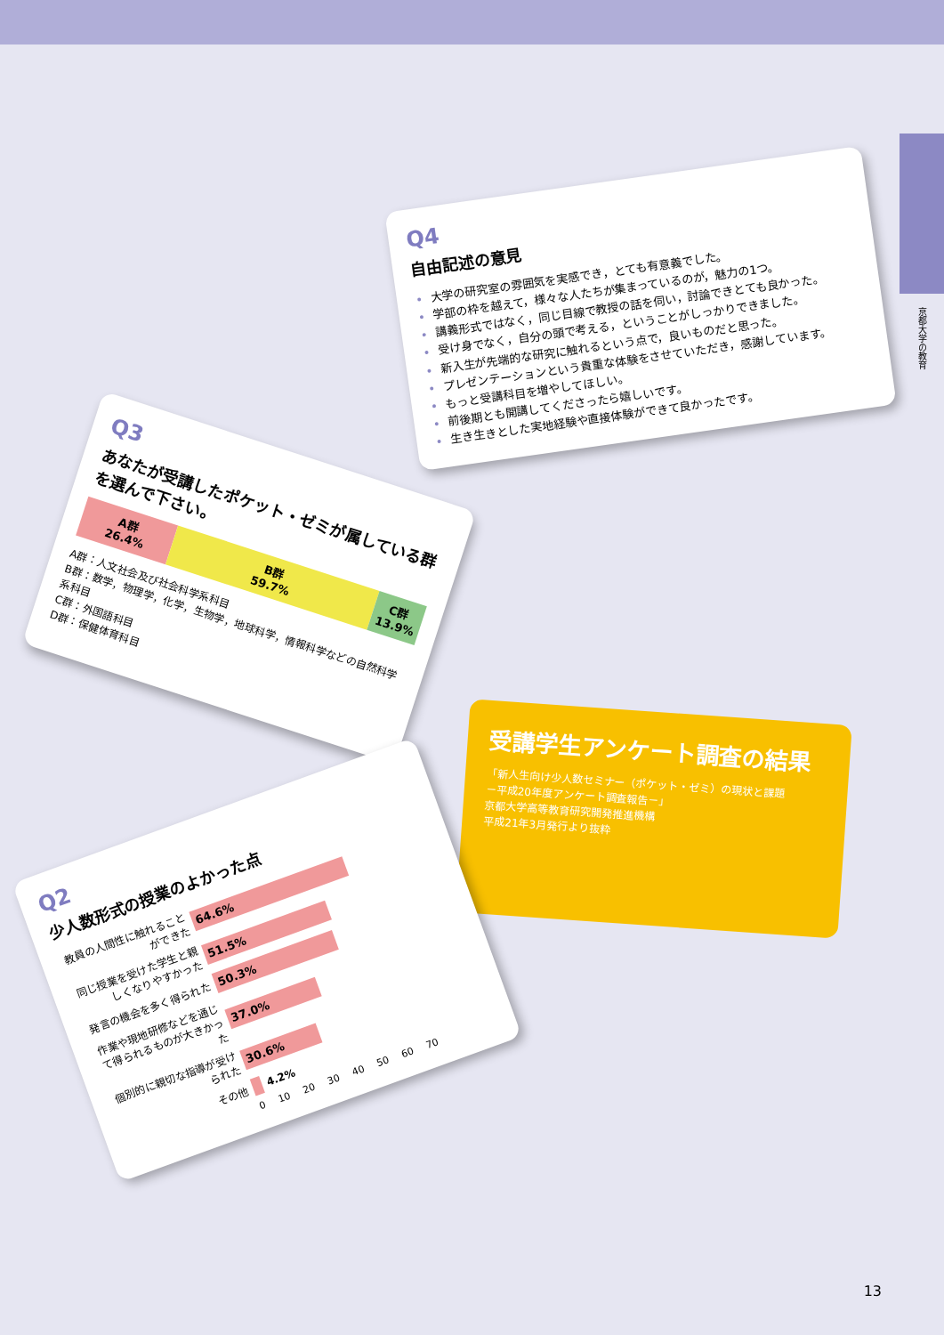京都大学の教育
Q4
自由記述の意見
大学の研究室の雰囲気を実感でき，とても有意義でした。
学部の枠を越えて，様々な人たちが集まっているのが，魅力の1つ。
講義形式ではなく，同じ目線で教授の話を伺い，討論できとても良かった。
受け身でなく，自分の頭で考える，ということがしっかりできました。
新入生が先端的な研究に触れるという点で，良いものだと思った。
プレゼンテーションという貴重な体験をさせていただき，感謝しています。
もっと受講科目を増やしてほしい。
前後期とも開講してくださったら嬉しいです。
生き生きとした実地経験や直接体験ができて良かったです。
Q3
あなたが受講したポケット・ゼミが属している群を選んで下さい。
A群
26.4%
B群
59.7%
C群
13.9%
A群：人文社会及び社会科学系科目
B群：数学，物理学，化学，生物学，地球科学，情報科学などの自然科学系科目
C群：外国語科目
D群：保健体育科目
受講学生アンケート調査の結果
「新人生向け少人数セミナー（ポケット・ゼミ）の現状と課題
－平成20年度アンケート調査報告－」
京都大学高等教育研究開発推進機構
平成21年3月発行より抜粋
Q2
少人数形式の授業のよかった点
教員の人間性に触れることができた
64.6%
同じ授業を受けた学生と親しくなりやすかった
51.5%
発言の機会を多く得られた
50.3%
作業や現地研修などを通じて得られるものが大きかった
37.0%
個別的に親切な指導が受けられた
30.6%
その他
4.2%
0 10 20 30 40 50 60 70
13